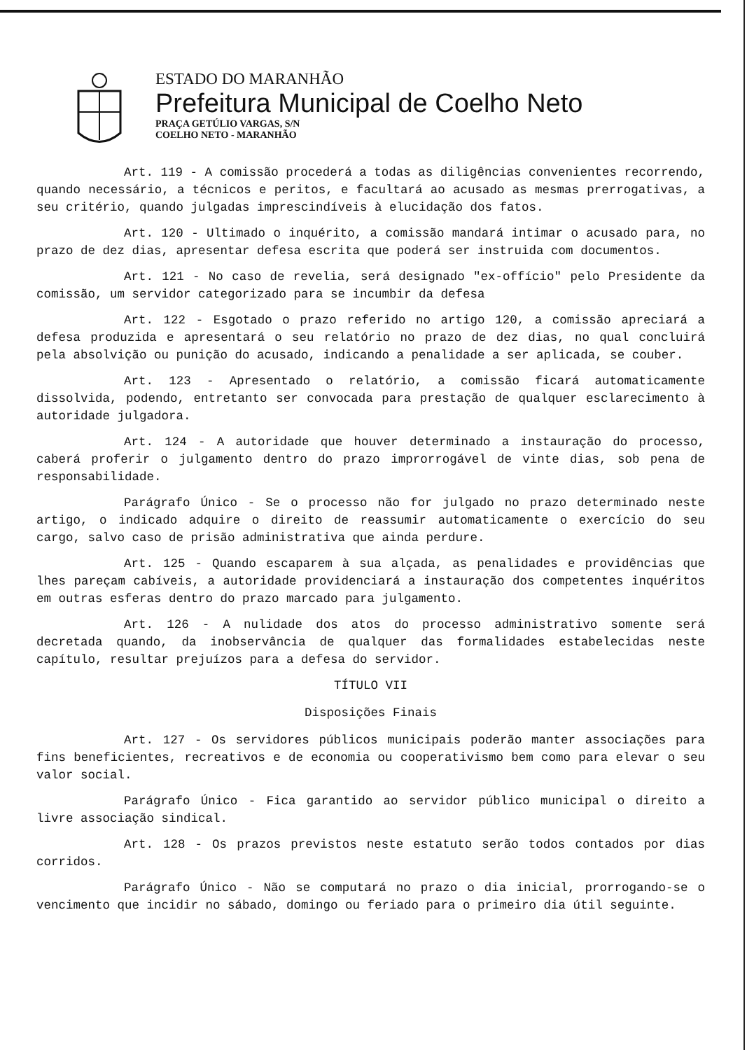ESTADO DO MARANHÃO
Prefeitura Municipal de Coelho Neto
PRAÇA GETÚLIO VARGAS, S/N
COELHO NETO - MARANHÃO
Art. 119 - A comissão procederá a todas as diligências convenientes recorrendo, quando necessário, a técnicos e peritos, e facultará ao acusado as mesmas prerrogativas, a seu critério, quando julgadas imprescindíveis à elucidação dos fatos.
Art. 120 - Ultimado o inquérito, a comissão mandará intimar o acusado para, no prazo de dez dias, apresentar defesa escrita que poderá ser instruida com documentos.
Art. 121 - No caso de revelia, será designado "ex-offício" pelo Presidente da comissão, um servidor categorizado para se incumbir da defesa
Art. 122 - Esgotado o prazo referido no artigo 120, a comissão apreciará a defesa produzida e apresentará o seu relatório no prazo de dez dias, no qual concluirá pela absolvição ou punição do acusado, indicando a penalidade a ser aplicada, se couber.
Art. 123 - Apresentado o relatório, a comissão ficará automaticamente dissolvida, podendo, entretanto ser convocada para prestação de qualquer esclarecimento à autoridade julgadora.
Art. 124 - A autoridade que houver determinado a instauração do processo, caberá proferir o julgamento dentro do prazo improrrogável de vinte dias, sob pena de responsabilidade.
Parágrafo Único - Se o processo não for julgado no prazo determinado neste artigo, o indicado adquire o direito de reassumir automaticamente o exercício do seu cargo, salvo caso de prisão administrativa que ainda perdure.
Art. 125 - Quando escaparem à sua alçada, as penalidades e providências que lhes pareçam cabíveis, a autoridade providenciará a instauração dos competentes inquéritos em outras esferas dentro do prazo marcado para julgamento.
Art. 126 - A nulidade dos atos do processo administrativo somente será decretada quando, da inobservância de qualquer das formalidades estabelecidas neste capítulo, resultar prejuízos para a defesa do servidor.
TÍTULO VII
Disposições Finais
Art. 127 - Os servidores públicos municipais poderão manter associações para fins beneficientes, recreativos e de economia ou cooperativismo bem como para elevar o seu valor social.
Parágrafo Único - Fica garantido ao servidor público municipal o direito a livre associação sindical.
Art. 128 - Os prazos previstos neste estatuto serão todos contados por dias corridos.
Parágrafo Único - Não se computará no prazo o dia inicial, prorrogando-se o vencimento que incidir no sábado, domingo ou feriado para o primeiro dia útil seguinte.